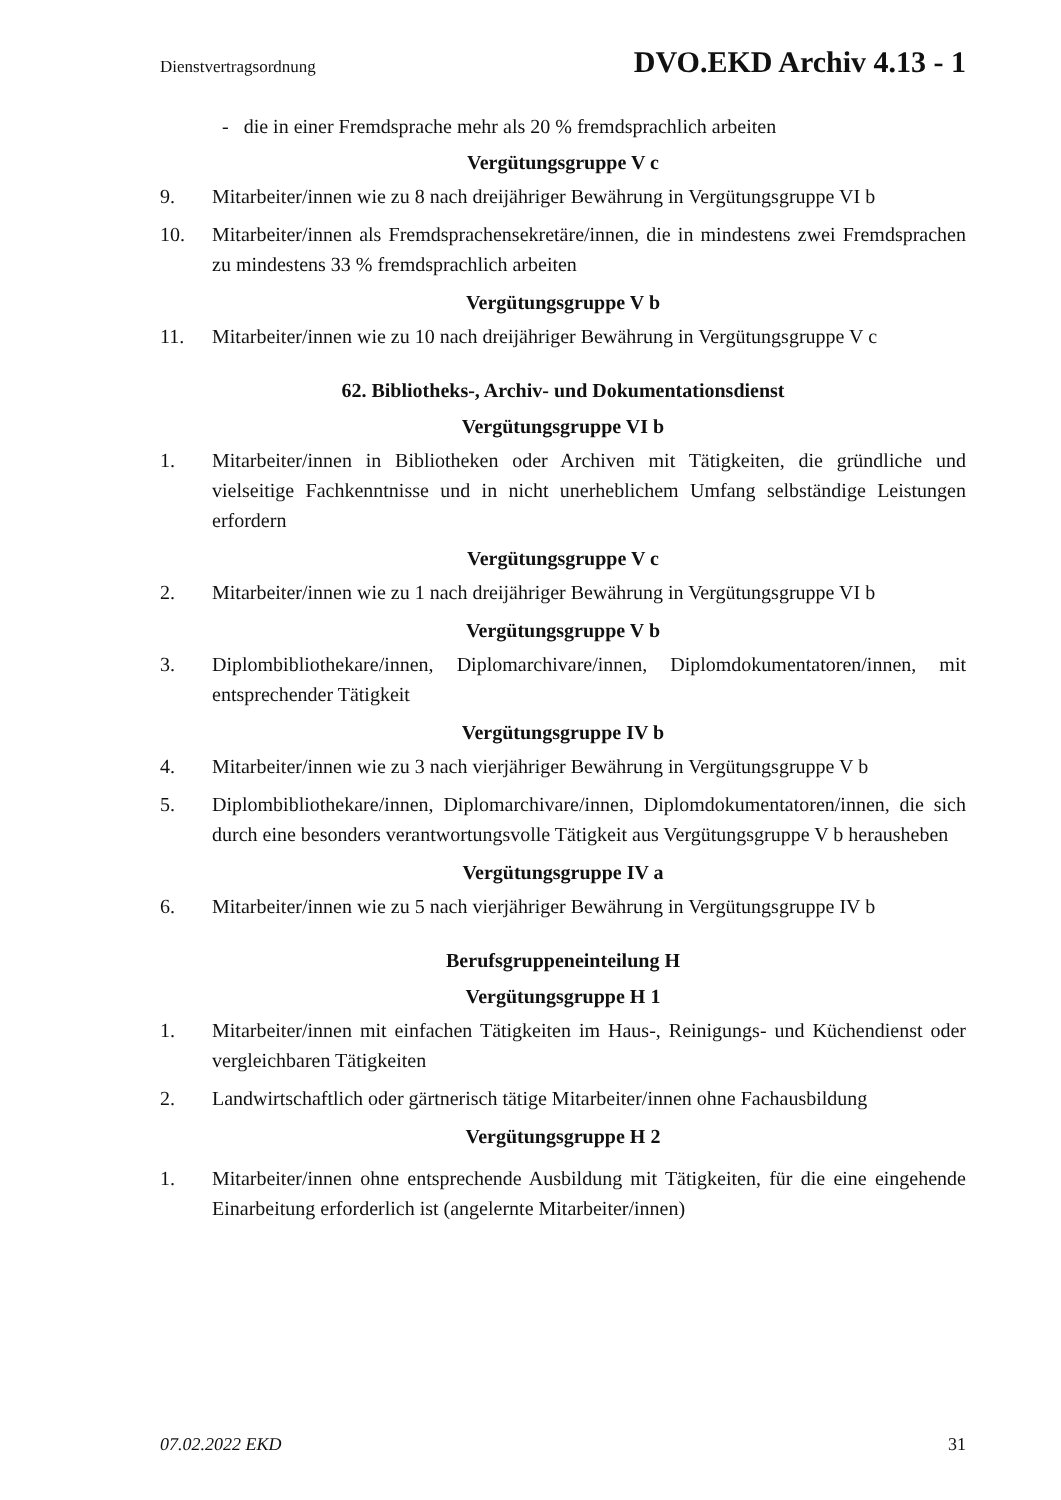Dienstvertragsordnung DVO.EKD Archiv 4.13 - 1
- die in einer Fremdsprache mehr als 20 % fremdsprachlich arbeiten
Vergütungsgruppe V c
9. Mitarbeiter/innen wie zu 8 nach dreijähriger Bewährung in Vergütungsgruppe VI b
10. Mitarbeiter/innen als Fremdsprachensekretäre/innen, die in mindestens zwei Fremdsprachen zu mindestens 33 % fremdsprachlich arbeiten
Vergütungsgruppe V b
11. Mitarbeiter/innen wie zu 10 nach dreijähriger Bewährung in Vergütungsgruppe V c
62. Bibliotheks-, Archiv- und Dokumentationsdienst
Vergütungsgruppe VI b
1. Mitarbeiter/innen in Bibliotheken oder Archiven mit Tätigkeiten, die gründliche und vielseitige Fachkenntnisse und in nicht unerheblichem Umfang selbständige Leistungen erfordern
Vergütungsgruppe V c
2. Mitarbeiter/innen wie zu 1 nach dreijähriger Bewährung in Vergütungsgruppe VI b
Vergütungsgruppe V b
3. Diplombibliothekare/innen, Diplomarchivare/innen, Diplomdokumentatoren/innen, mit entsprechender Tätigkeit
Vergütungsgruppe IV b
4. Mitarbeiter/innen wie zu 3 nach vierjähriger Bewährung in Vergütungsgruppe V b
5. Diplombibliothekare/innen, Diplomarchivare/innen, Diplomdokumentatoren/innen, die sich durch eine besonders verantwortungsvolle Tätigkeit aus Vergütungsgruppe V b herausheben
Vergütungsgruppe IV a
6. Mitarbeiter/innen wie zu 5 nach vierjähriger Bewährung in Vergütungsgruppe IV b
Berufsgruppeneinteilung H
Vergütungsgruppe H 1
1. Mitarbeiter/innen mit einfachen Tätigkeiten im Haus-, Reinigungs- und Küchendienst oder vergleichbaren Tätigkeiten
2. Landwirtschaftlich oder gärtnerisch tätige Mitarbeiter/innen ohne Fachausbildung
Vergütungsgruppe H 2
1. Mitarbeiter/innen ohne entsprechende Ausbildung mit Tätigkeiten, für die eine eingehende Einarbeitung erforderlich ist (angelernte Mitarbeiter/innen)
07.02.2022 EKD 31